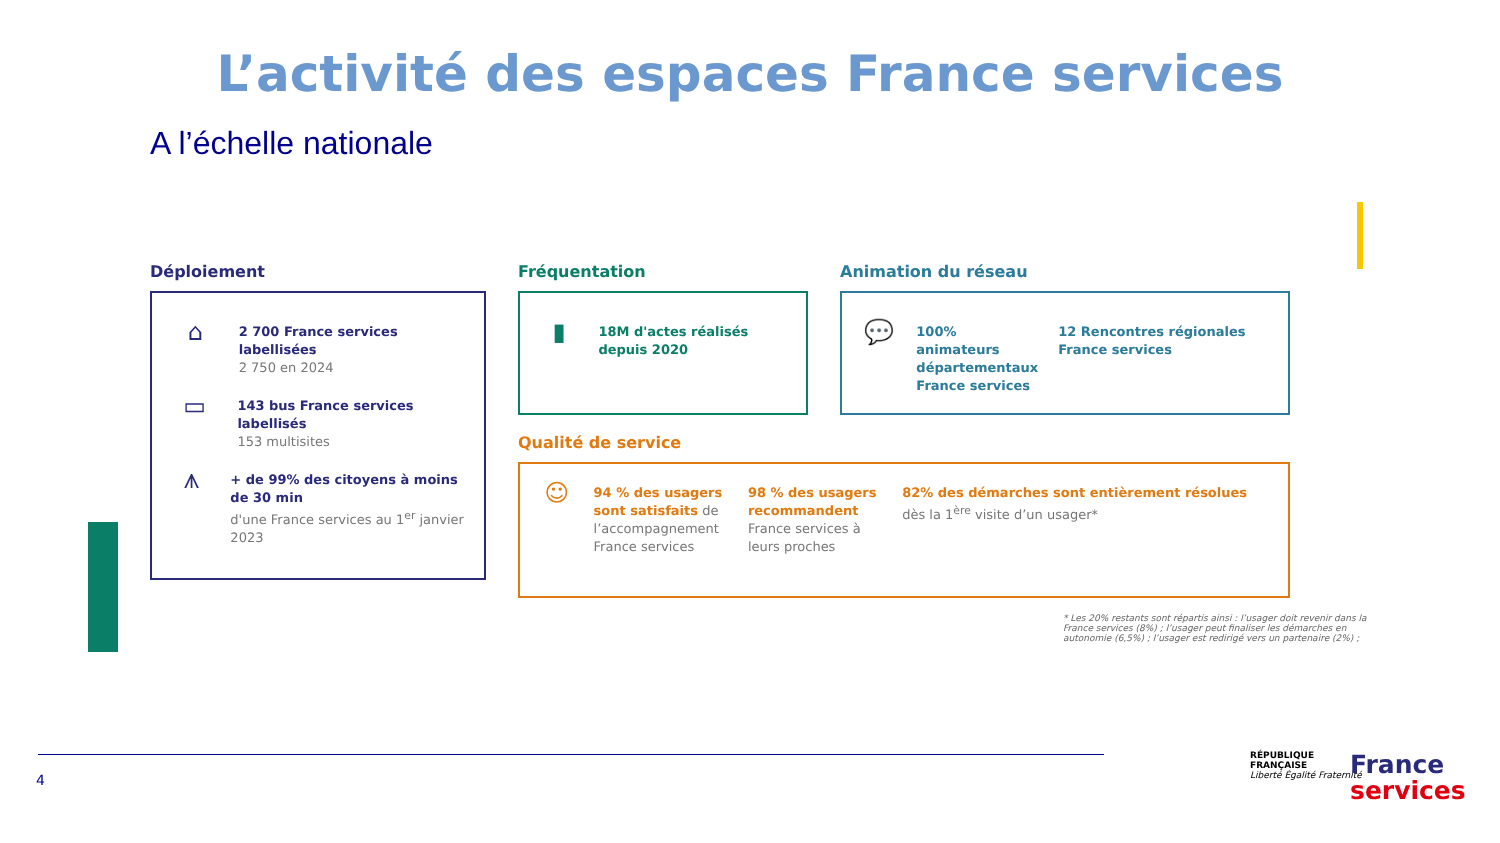L’activité des espaces France services
A l’échelle nationale
Déploiement
⌂
2 700 France services labellisées
2 750 en 2024
▭
143 bus France services labellisés
153 multisites
⩚
+ de 99% des citoyens à moins de 30 min
d'une France services au 1<sup>er</sup> janvier 2023
Fréquentation
▮
18M d'actes réalisés depuis 2020
Animation du réseau
💬
100% animateurs départementaux France services
12 Rencontres régionales France services
Qualité de service
☺
94 % des usagers sont satisfaits de l’accompagnement France services
98 % des usagers recommandent France services à leurs proches
82% des démarches sont entièrement résolues dès la 1<sup>ère</sup> visite d’un usager*
* Les 20% restants sont répartis ainsi : l’usager doit revenir dans la France services (8%) ; l’usager peut finaliser les démarches en autonomie (6,5%) ; l’usager est redirigé vers un partenaire (2%) ;
4
RÉPUBLIQUE
FRANÇAISE
Liberté Égalité Fraternité
France
services